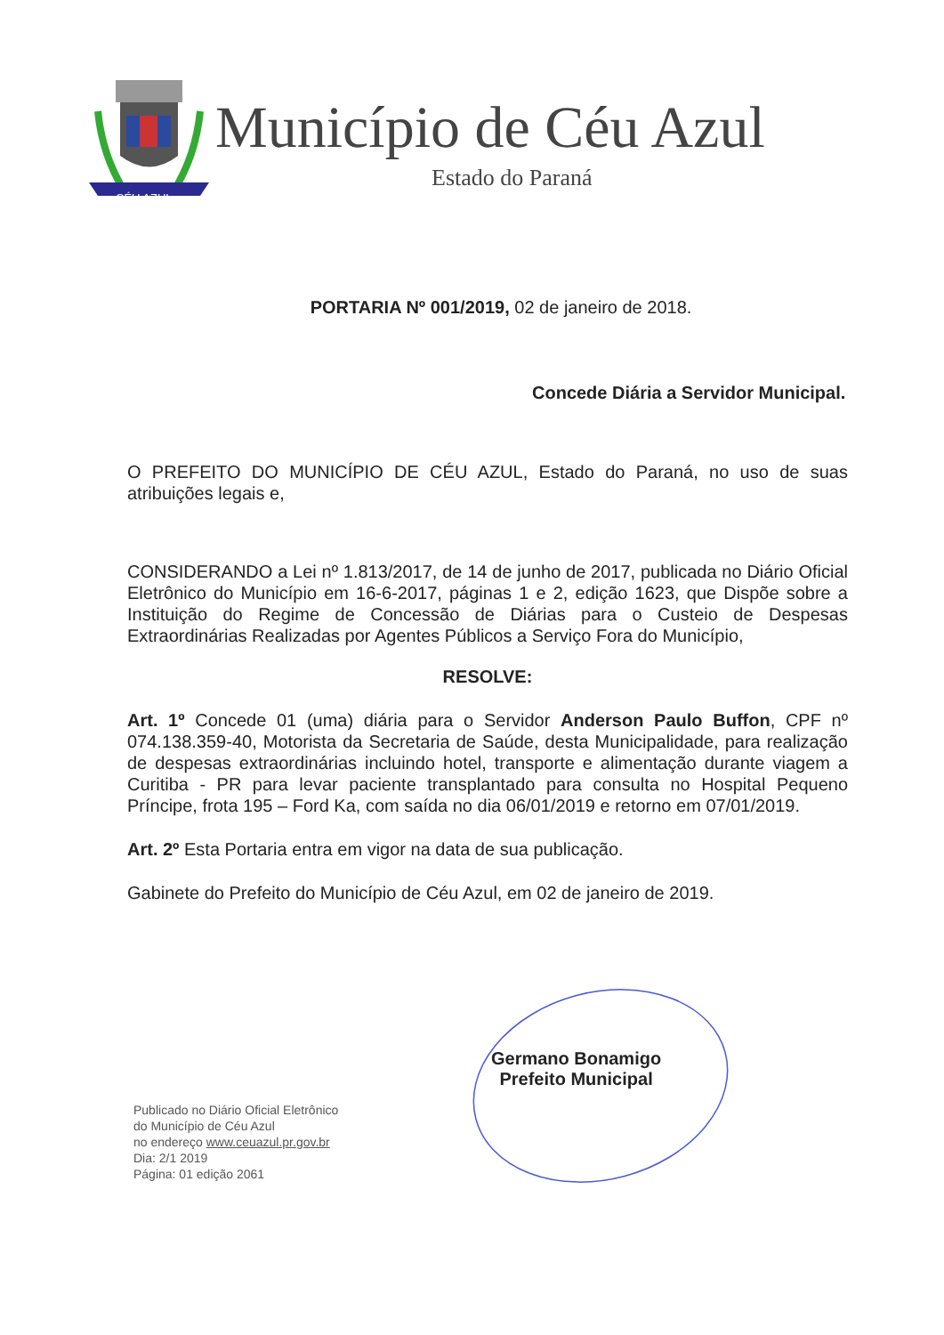CÉU AZUL
Município de Céu Azul
Estado do Paraná
PORTARIA Nº 001/2019, 02 de janeiro de 2018.
Concede Diária a Servidor Municipal.
O PREFEITO DO MUNICÍPIO DE CÉU AZUL, Estado do Paraná, no uso de suas atribuições legais e,
CONSIDERANDO a Lei nº 1.813/2017, de 14 de junho de 2017, publicada no Diário Oficial Eletrônico do Município em 16-6-2017, páginas 1 e 2, edição 1623, que Dispõe sobre a Instituição do Regime de Concessão de Diárias para o Custeio de Despesas Extraordinárias Realizadas por Agentes Públicos a Serviço Fora do Município,
RESOLVE:
Art. 1º Concede 01 (uma) diária para o Servidor Anderson Paulo Buffon, CPF nº 074.138.359-40, Motorista da Secretaria de Saúde, desta Municipalidade, para realização de despesas extraordinárias incluindo hotel, transporte e alimentação durante viagem a Curitiba - PR para levar paciente transplantado para consulta no Hospital Pequeno Príncipe, frota 195 – Ford Ka, com saída no dia 06/01/2019 e retorno em 07/01/2019.
Art. 2º Esta Portaria entra em vigor na data de sua publicação.
Gabinete do Prefeito do Município de Céu Azul, em 02 de janeiro de 2019.
Germano Bonamigo
Prefeito Municipal
Publicado no Diário Oficial Eletrônico
do Município de Céu Azul
no endereço www.ceuazul.pr.gov.br
Dia: 2/1 2019
Página: 01 edição 2061